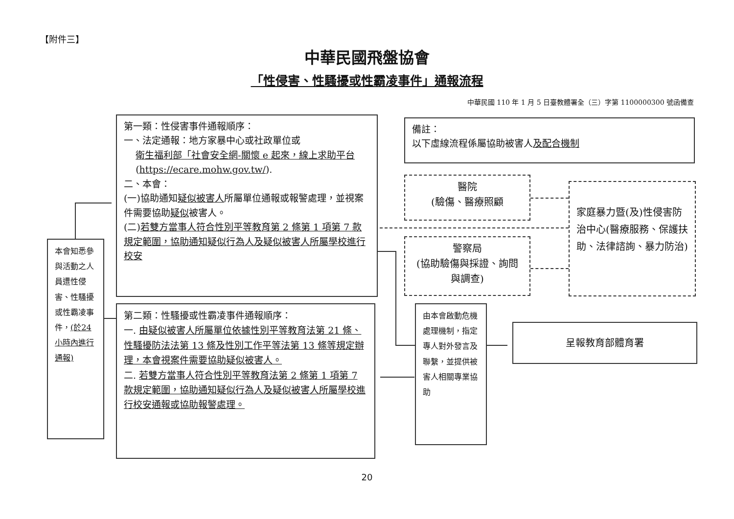【附件三】
中華民國飛盤協會
「性侵害、性騷擾或性霸凌事件」通報流程
中華民國 110 年 1 月 5 日臺教體署全（三）字第 1100000300 號函備查
本會知悉參與活動之人員遭性侵害、性騷擾或性霸凌事件，(於24 小時內進行通報)
第一類：性侵害事件通報順序：
一、法定通報：地方家暴中心或社政單位或
衛生福利部「社會安全網-關懷 e 起來，線上求助平台
(https://ecare.mohw.gov.tw/).
二、本會：
(一)協助通知疑似被害人所屬單位通報或報警處理，並視案件需要協助疑似被害人。
(二)若雙方當事人符合性別平等教育第 2 條第 1 項第 7 款規定範圍，協助通知疑似行為人及疑似被害人所屬學校進行校安
第二類：性騷擾或性霸凌事件通報順序：
一. 由疑似被害人所屬單位依據性別平等教育法第 21 條、性騷擾防法法第 13 條及性別工作平等法第 13 條等規定辦理，本會視案件需要協助疑似被害人。
二. 若雙方當事人符合性別平等教育法第 2 條第 1 項第 7 款規定範圍，協助通知疑似行為人及疑似被害人所屬學校進行校安通報或協助報警處理。
備註：
以下虛線流程係屬協助被害人及配合機制
醫院
(驗傷、醫療照顧
警察局
(協助驗傷與採證、詢問與調查)
家庭暴力暨(及)性侵害防治中心(醫療服務、保護扶助、法律諮詢、暴力防治)
由本會啟動危機處理機制，指定專人對外發言及聯繫，並提供被害人相關專業協助
呈報教育部體育署
20